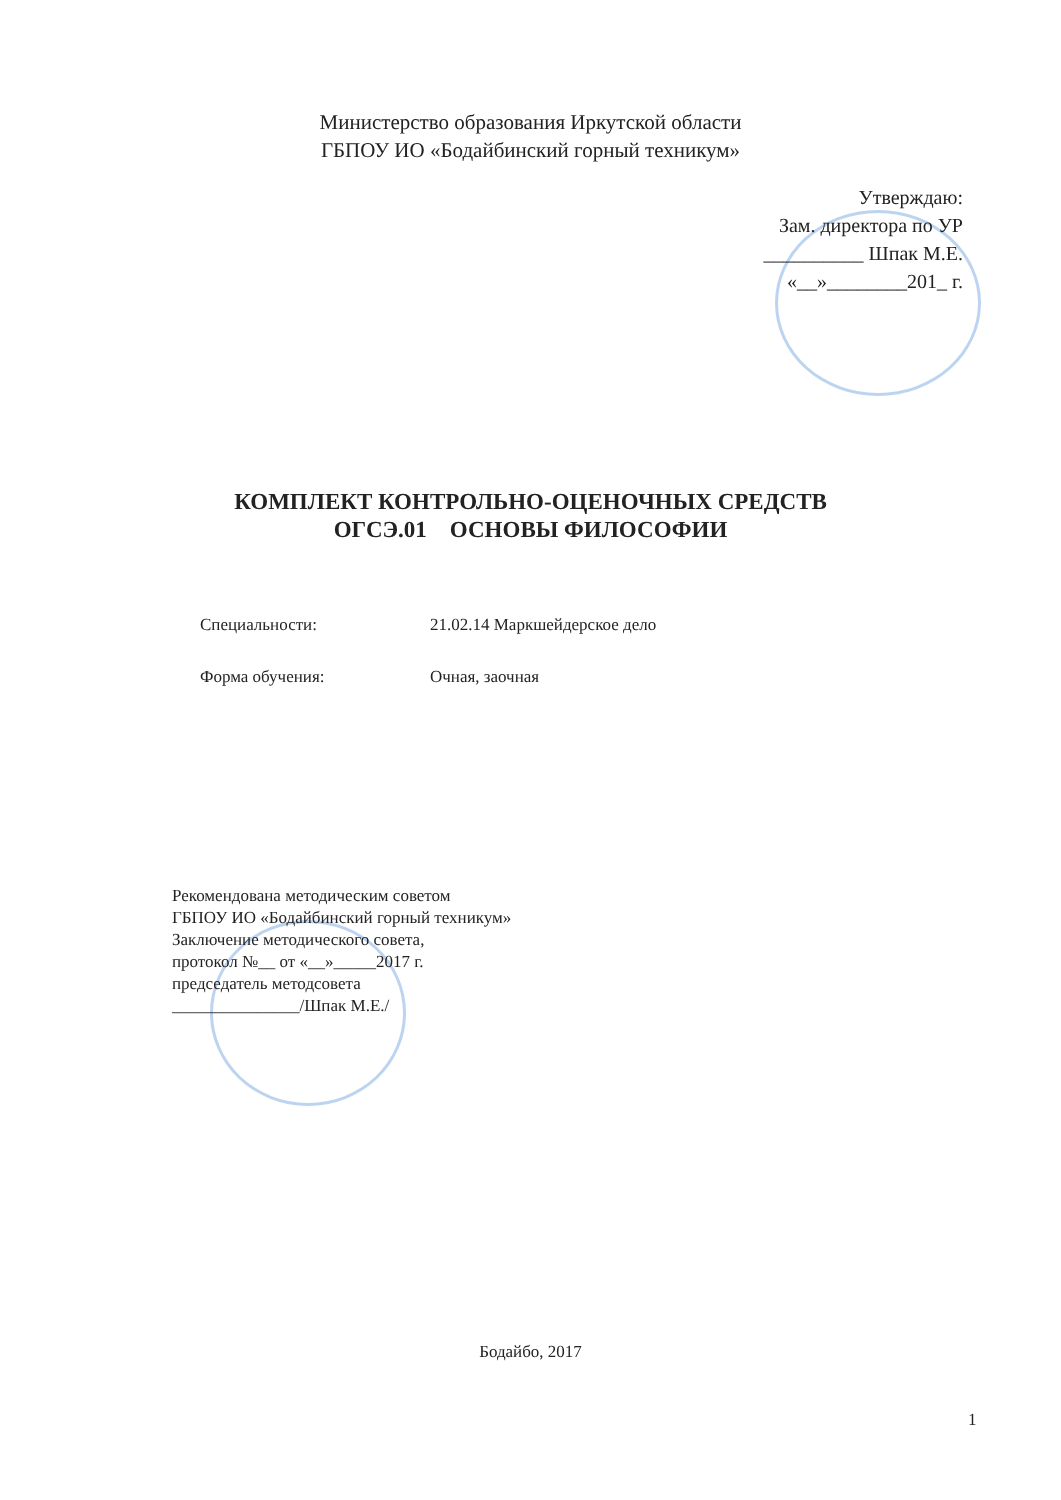Министерство образования Иркутской области
ГБПОУ ИО «Бодайбинский горный техникум»
Утверждаю:
Зам. директора по УР
__________ Шпак М.Е.
«__»________201_ г.
КОМПЛЕКТ КОНТРОЛЬНО-ОЦЕНОЧНЫХ СРЕДСТВ
ОГСЭ.01 ОСНОВЫ ФИЛОСОФИИ
Специальности: 21.02.14 Маркшейдерское дело
Форма обучения: Очная, заочная
Рекомендована методическим советом
ГБПОУ ИО «Бодайбинский горный техникум»
Заключение методического совета,
протокол №__ от «__»_____2017 г.
председатель методсовета
_______________/Шпак М.Е./
Бодайбо, 2017
1